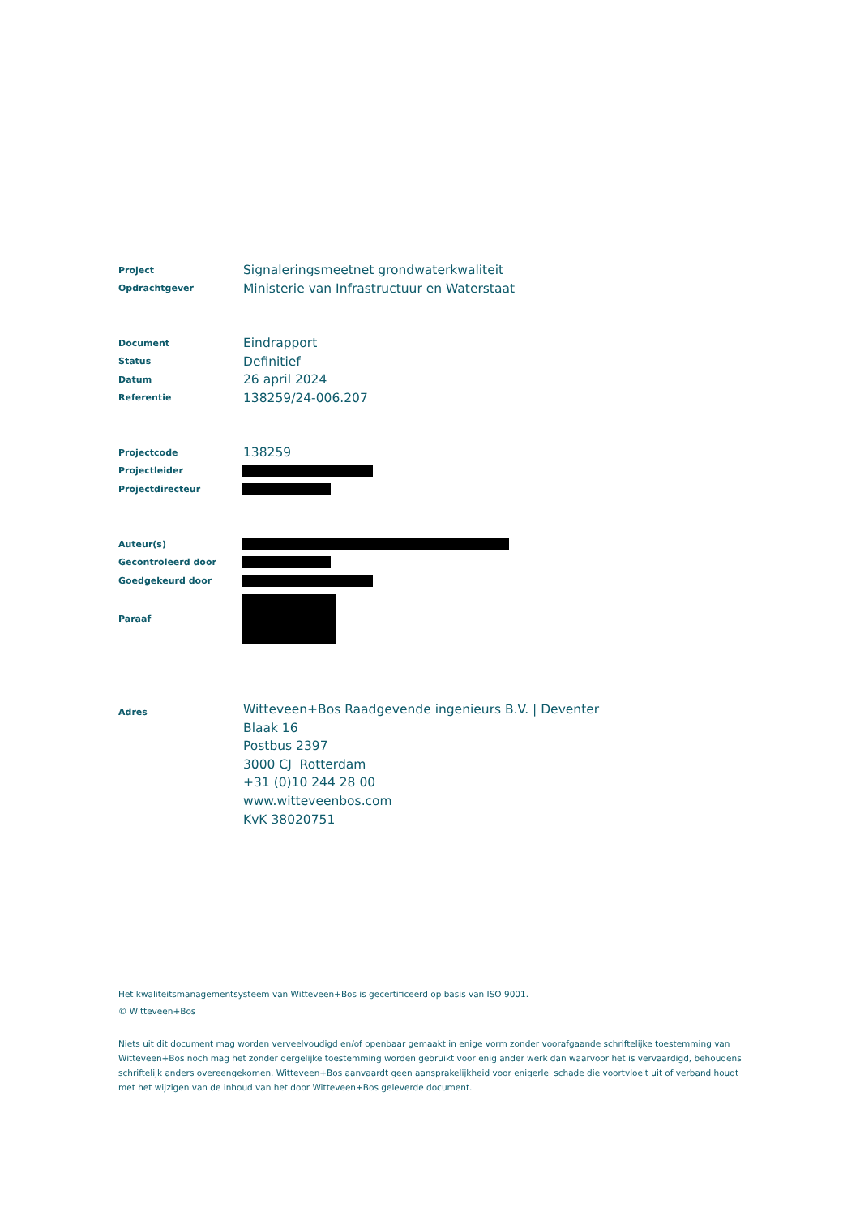Project
Signaleringsmeetnet grondwaterkwaliteit
Opdrachtgever
Ministerie van Infrastructuur en Waterstaat
Document
Eindrapport
Status
Definitief
Datum
26 april 2024
Referentie
138259/24-006.207
Projectcode
138259
Projectleider
Projectdirecteur
Auteur(s)
Gecontroleerd door
Goedgekeurd door
Paraaf
Adres
Witteveen+Bos Raadgevende ingenieurs B.V. | Deventer
Blaak 16
Postbus 2397
3000 CJ Rotterdam
+31 (0)10 244 28 00
www.witteveenbos.com
KvK 38020751
Het kwaliteitsmanagementsysteem van Witteveen+Bos is gecertificeerd op basis van ISO 9001.
© Witteveen+Bos
Niets uit dit document mag worden verveelvoudigd en/of openbaar gemaakt in enige vorm zonder voorafgaande schriftelijke toestemming van Witteveen+Bos noch mag het zonder dergelijke toestemming worden gebruikt voor enig ander werk dan waarvoor het is vervaardigd, behoudens schriftelijk anders overeengekomen. Witteveen+Bos aanvaardt geen aansprakelijkheid voor enigerlei schade die voortvloeit uit of verband houdt met het wijzigen van de inhoud van het door Witteveen+Bos geleverde document.